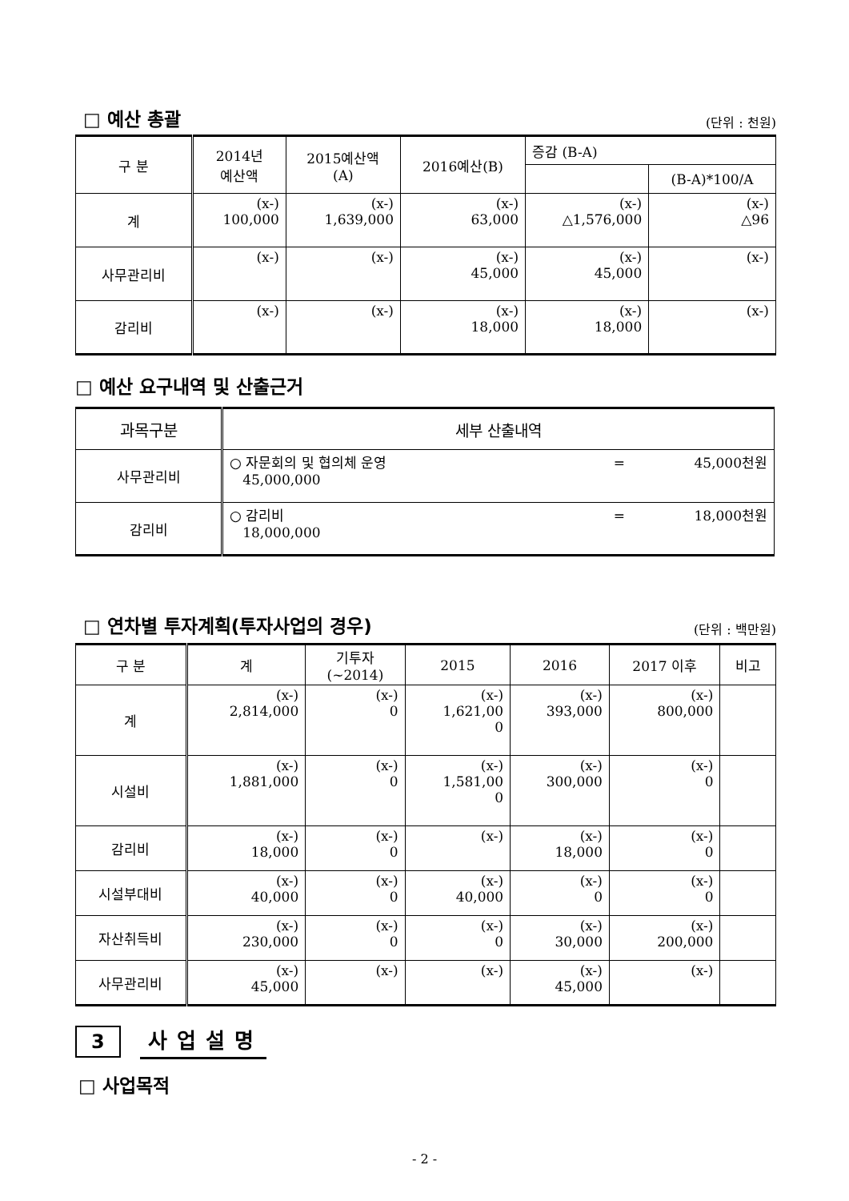□ 예산 총괄
(단위 : 천원)
| 구 분 | 2014년 예산액 | 2015예산액 (A) | 2016예산(B) | 증감 (B-A) | |
| --- | --- | --- | --- | --- | --- |
| | | | | | (B-A)*100/A |
| 계 | (x-) 100,000 | (x-) 1,639,000 | (x-) 63,000 | (x-) △1,576,000 | (x-) △96 |
| 사무관리비 | (x-) | (x-) | (x-) 45,000 | (x-) 45,000 | (x-) |
| 감리비 | (x-) | (x-) | (x-) 18,000 | (x-) 18,000 | (x-) |
□ 예산 요구내역 및 산출근거
| 과목구분 | 세부 산출내역 |
| --- | --- |
| 사무관리비 | ○ 자문회의 및 협의체 운영 = 45,000천원 45,000,000 |
| 감리비 | ○ 감리비 = 18,000천원 18,000,000 |
□ 연차별 투자계획(투자사업의 경우)
(단위 : 백만원)
| 구 분 | 계 | 기투자 (~2014) | 2015 | 2016 | 2017 이후 | 비고 |
| --- | --- | --- | --- | --- | --- | --- |
| 계 | (x-) 2,814,000 | (x-) 0 | (x-) 1,621,00 0 | (x-) 393,000 | (x-) 800,000 | |
| 시설비 | (x-) 1,881,000 | (x-) 0 | (x-) 1,581,00 0 | (x-) 300,000 | (x-) 0 | |
| 감리비 | (x-) 18,000 | (x-) 0 | (x-) | (x-) 18,000 | (x-) 0 | |
| 시설부대비 | (x-) 40,000 | (x-) 0 | (x-) 40,000 | (x-) 0 | (x-) 0 | |
| 자산취득비 | (x-) 230,000 | (x-) 0 | (x-) 0 | (x-) 30,000 | (x-) 200,000 | |
| 사무관리비 | (x-) 45,000 | (x-) | (x-) | (x-) 45,000 | (x-) | |
3 사업설명
□ 사업목적
- 2 -